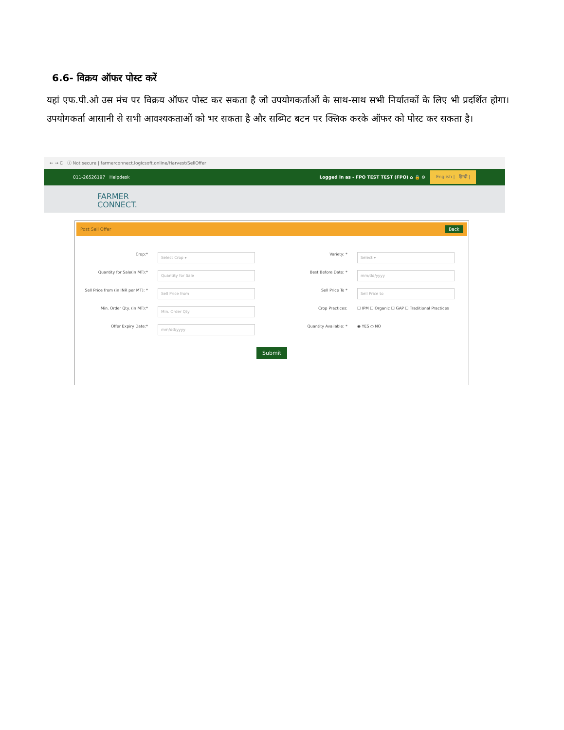6.6- विक्रय ऑफर पोस्ट करें
यहां एफ.पी.ओ उस मंच पर विक्रय ऑफर पोस्ट कर सकता है जो उपयोगकर्ताओं के साथ-साथ सभी निर्यातकों के लिए भी प्रदर्शित होगा। उपयोगकर्ता आसानी से सभी आवश्यकताओं को भर सकता है और सब्मिट बटन पर क्लिक करके ऑफर को पोस्ट कर सकता है।
← → C ⓘ Not secure | farmerconnect.logicsoft.online/Harvest/SellOffer
011-26526197 Helpdesk Logged in as - FPO TEST TEST (FPO) ⌂ 🔒 ⚙ English | हिन्दी |
FARMER
CONNECT.
Post Sell Offer Back
Crop:*
Select Crop ▾
Variety: *
Select ▾
Quantity for Sale(in MT):*
Quantity for Sale
Best Before Date: *
mm/dd/yyyy
Sell Price from (in INR per MT): *
Sell Price from
Sell Price To *
Sell Price to
Min. Order Qty. (in MT):*
Min. Order Qty
Crop Practices:
☐ IPM ☐ Organic ☐ GAP ☐ Traditional Practices
Offer Expiry Date:*
mm/dd/yyyy
Quantity Available: *
◉ YES ○ NO
Submit